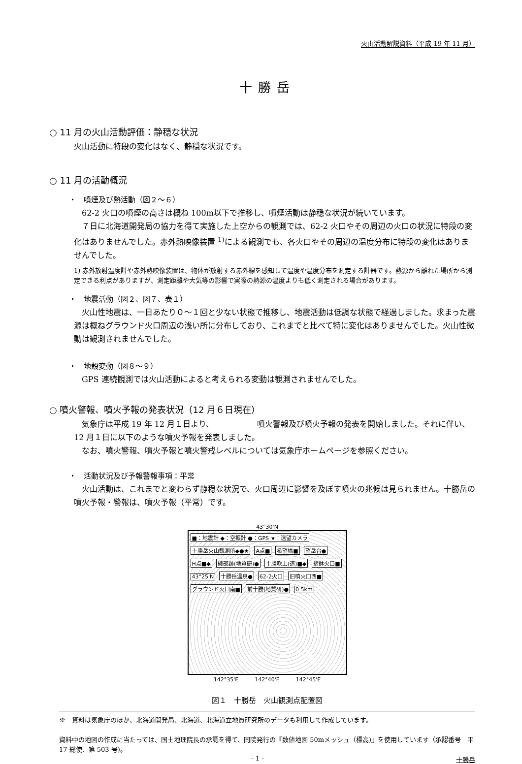火山活動解説資料（平成 19 年 11 月）
十勝岳
○ 11 月の火山活動評価：静穏な状況
火山活動に特段の変化はなく、静穏な状況です。
○ 11 月の活動概況
・　噴煙及び熱活動（図２～６）
62-2 火口の噴煙の高さは概ね 100m以下で推移し、噴煙活動は静穏な状況が続いています。
７日に北海道開発局の協力を得て実施した上空からの観測では、62-2 火口やその周辺の火口の状況に特段の変化はありませんでした。赤外熱映像装置 <sup>1)</sup>による観測でも、各火口やその周辺の温度分布に特段の変化はありませんでした。
1) 赤外放射温度計や赤外熱映像装置は、物体が放射する赤外線を感知して温度や温度分布を測定する計器です。熱源から離れた場所から測定できる利点がありますが、測定距離や大気等の影響で実際の熱源の温度よりも低く測定される場合があります。
・　地震活動（図２、図７、表１）
火山性地震は、一日あたり０～１回と少ない状態で推移し、地震活動は低調な状態で経過しました。求まった震源は概ねグラウンド火口周辺の浅い所に分布しており、これまでと比べて特に変化はありませんでした。火山性微動は観測されませんでした。
・　地殻変動（図８～９）
GPS 連続観測では火山活動によると考えられる変動は観測されませんでした。
○ 噴火警報、噴火予報の発表状況（12 月６日現在）
気象庁は平成 19 年 12 月１日より、　　　　　　噴火警報及び噴火予報の発表を開始しました。それに伴い、12 月１日に以下のような噴火予報を発表しました。
なお、噴火警報、噴火予報と噴火警戒レベルについては気象庁ホームページを参照ください。
・　活動状況及び予報警報事項：平常
火山活動は、これまでと変わらず静穏な状況で、火口周辺に影響を及ぼす噴火の兆候は見られません。十勝岳の噴火予報・警報は、噴火予報（平常）です。
43°30'N
■：地震計 ◆：空振計 ●：GPS ★：遠望カメラ
十勝岳火山観測所◆●★ A点■ 希望橋■ 望岳台● H点■◆ 磯部跡(地質研)● 十勝吹上(道)■◆ 摺鉢火口■ 43°25'N 十勝岳温泉● 62-2火口 旧噴火口西■ グラウンド火口南■ 前十勝(地質研)● 0 5km
142°35'E　　　142°40'E　　　142°45'E
図１　十勝岳　火山観測点配置図
※　資料は気象庁のほか、北海道開発局、北海道、北海道立地質研究所のデータも利用して作成しています。
資料中の地図の作成に当たっては、国土地理院長の承認を得て、同院発行の『数値地図 50mメッシュ（標高)』を使用しています（承認番号　平 17 総使、第 503 号)。
- 1 - 十勝岳